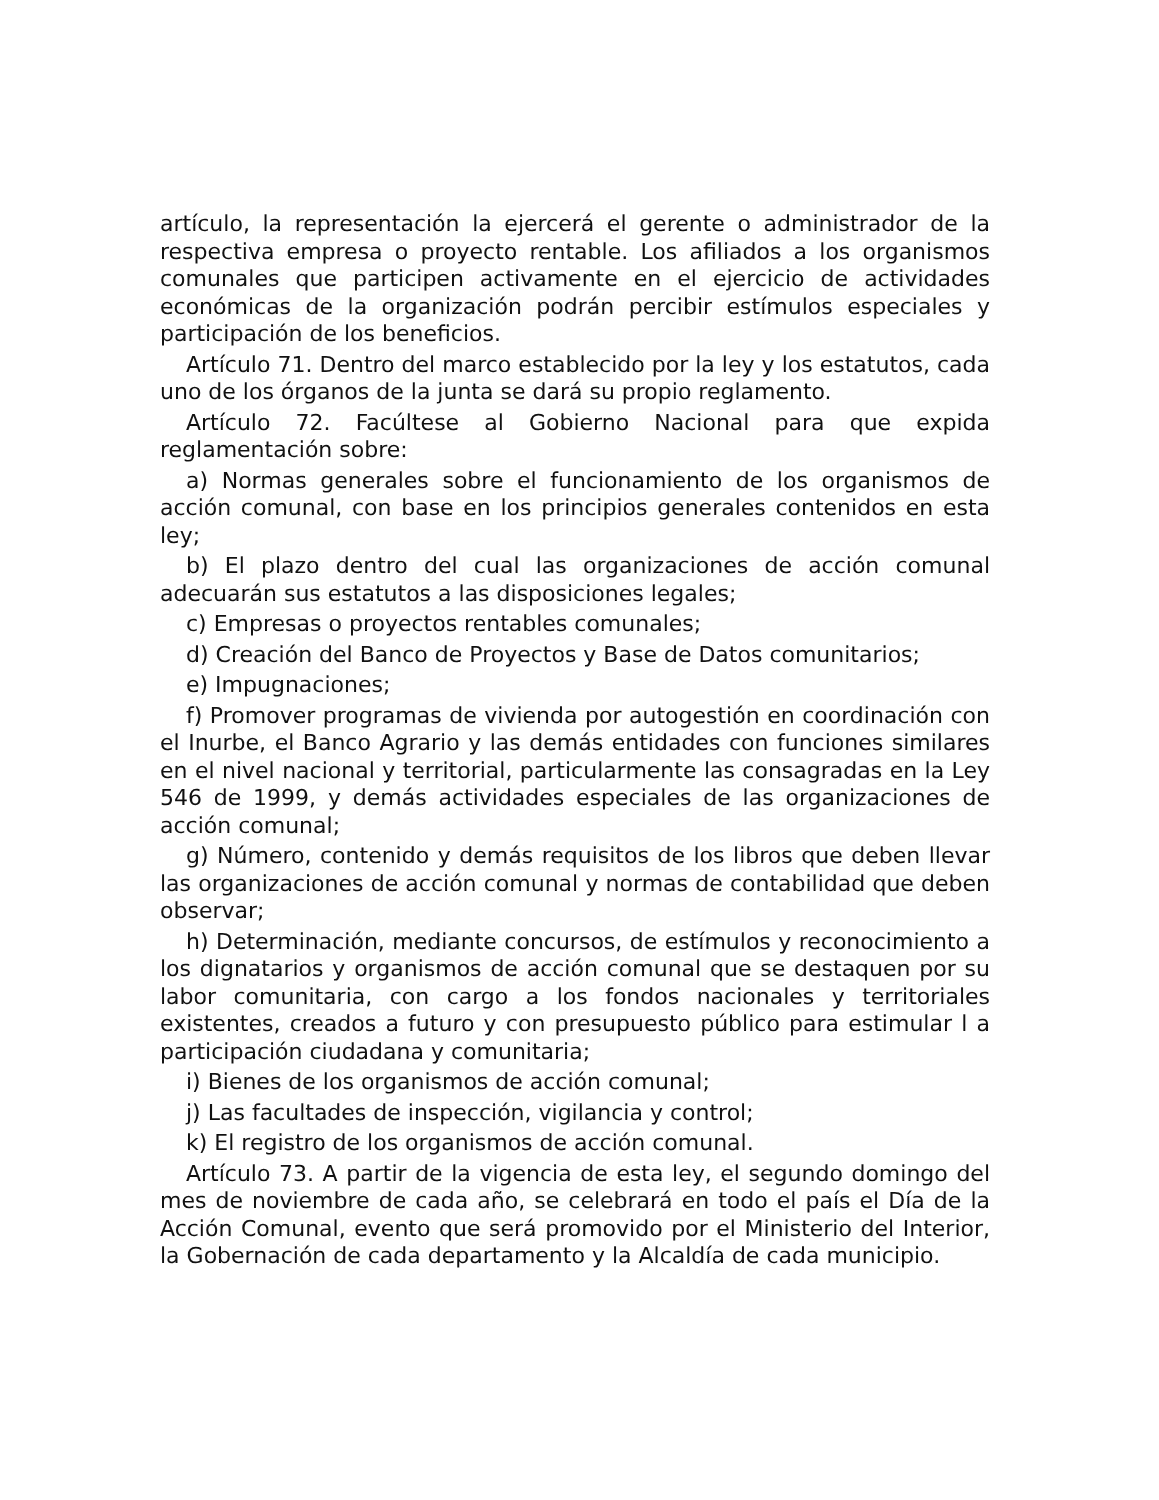artículo, la representación la ejercerá el gerente o administrador de la respectiva empresa o proyecto rentable. Los afiliados a los organismos comunales que participen activamente en el ejercicio de actividades económicas de la organización podrán percibir estímulos especiales y participación de los beneficios.
Artículo 71. Dentro del marco establecido por la ley y los estatutos, cada uno de los órganos de la junta se dará su propio reglamento.
Artículo 72. Facúltese al Gobierno Nacional para que expida reglamentación sobre:
a) Normas generales sobre el funcionamiento de los organismos de acción comunal, con base en los principios generales contenidos en esta ley;
b) El plazo dentro del cual las organizaciones de acción comunal adecuarán sus estatutos a las disposiciones legales;
c) Empresas o proyectos rentables comunales;
d) Creación del Banco de Proyectos y Base de Datos comunitarios;
e) Impugnaciones;
f) Promover programas de vivienda por autogestión en coordinación con el Inurbe, el Banco Agrario y las demás entidades con funciones similares en el nivel nacional y territorial, particularmente las consagradas en la Ley 546 de 1999, y demás actividades especiales de las organizaciones de acción comunal;
g) Número, contenido y demás requisitos de los libros que deben llevar las organizaciones de acción comunal y normas de contabilidad que deben observar;
h) Determinación, mediante concursos, de estímulos y reconocimiento a los dignatarios y organismos de acción comunal que se destaquen por su labor comunitaria, con cargo a los fondos nacionales y territoriales existentes, creados a futuro y con presupuesto público para estimular l a participación ciudadana y comunitaria;
i) Bienes de los organismos de acción comunal;
j) Las facultades de inspección, vigilancia y control;
k) El registro de los organismos de acción comunal.
Artículo 73. A partir de la vigencia de esta ley, el segundo domingo del mes de noviembre de cada año, se celebrará en todo el país el Día de la Acción Comunal, evento que será promovido por el Ministerio del Interior, la Gobernación de cada departamento y la Alcaldía de cada municipio.